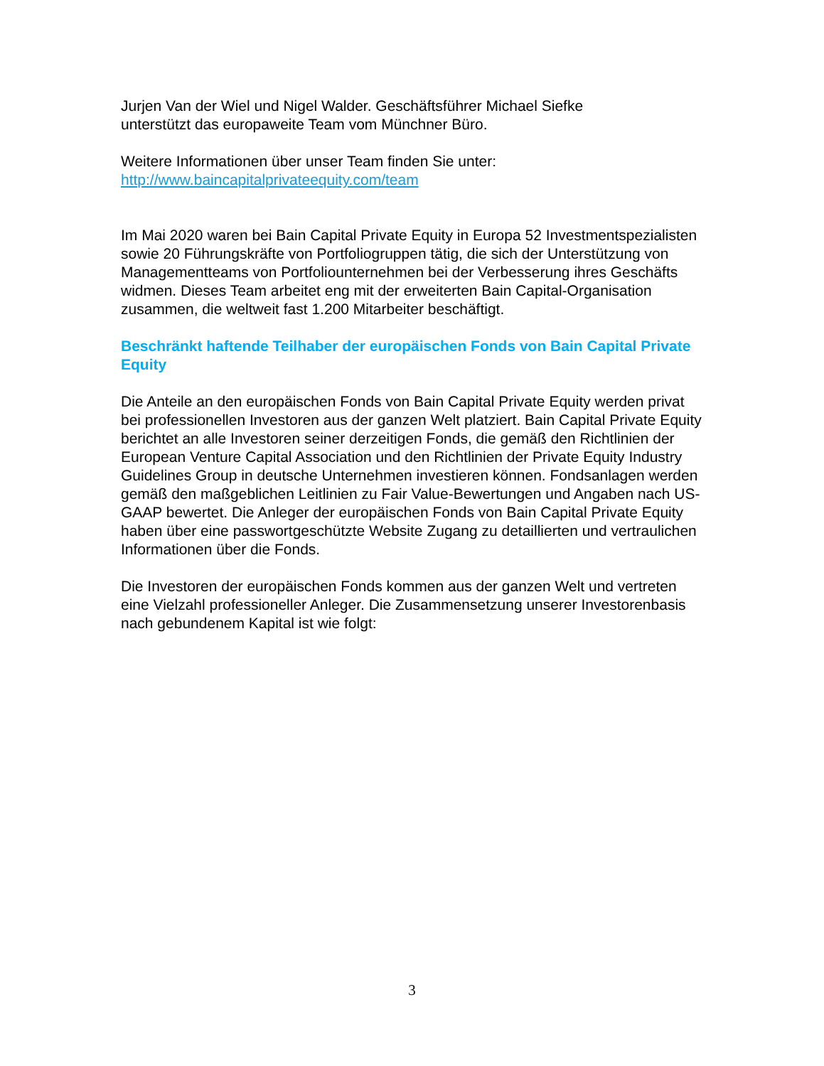Jurjen Van der Wiel und Nigel Walder. Geschäftsführer Michael Siefke
unterstützt das europaweite Team vom Münchner Büro.
Weitere Informationen über unser Team finden Sie unter:
http://www.baincapitalprivateequity.com/team
Im Mai 2020 waren bei Bain Capital Private Equity in Europa 52 Investmentspezialisten sowie 20 Führungskräfte von Portfoliogruppen tätig, die sich der Unterstützung von Managementteams von Portfoliounternehmen bei der Verbesserung ihres Geschäfts widmen. Dieses Team arbeitet eng mit der erweiterten Bain Capital-Organisation zusammen, die weltweit fast 1.200 Mitarbeiter beschäftigt.
Beschränkt haftende Teilhaber der europäischen Fonds von Bain Capital Private Equity
Die Anteile an den europäischen Fonds von Bain Capital Private Equity werden privat bei professionellen Investoren aus der ganzen Welt platziert. Bain Capital Private Equity berichtet an alle Investoren seiner derzeitigen Fonds, die gemäß den Richtlinien der European Venture Capital Association und den Richtlinien der Private Equity Industry Guidelines Group in deutsche Unternehmen investieren können. Fondsanlagen werden gemäß den maßgeblichen Leitlinien zu Fair Value-Bewertungen und Angaben nach US-GAAP bewertet. Die Anleger der europäischen Fonds von Bain Capital Private Equity haben über eine passwortgeschützte Website Zugang zu detaillierten und vertraulichen Informationen über die Fonds.
Die Investoren der europäischen Fonds kommen aus der ganzen Welt und vertreten eine Vielzahl professioneller Anleger. Die Zusammensetzung unserer Investorenbasis nach gebundenem Kapital ist wie folgt:
3